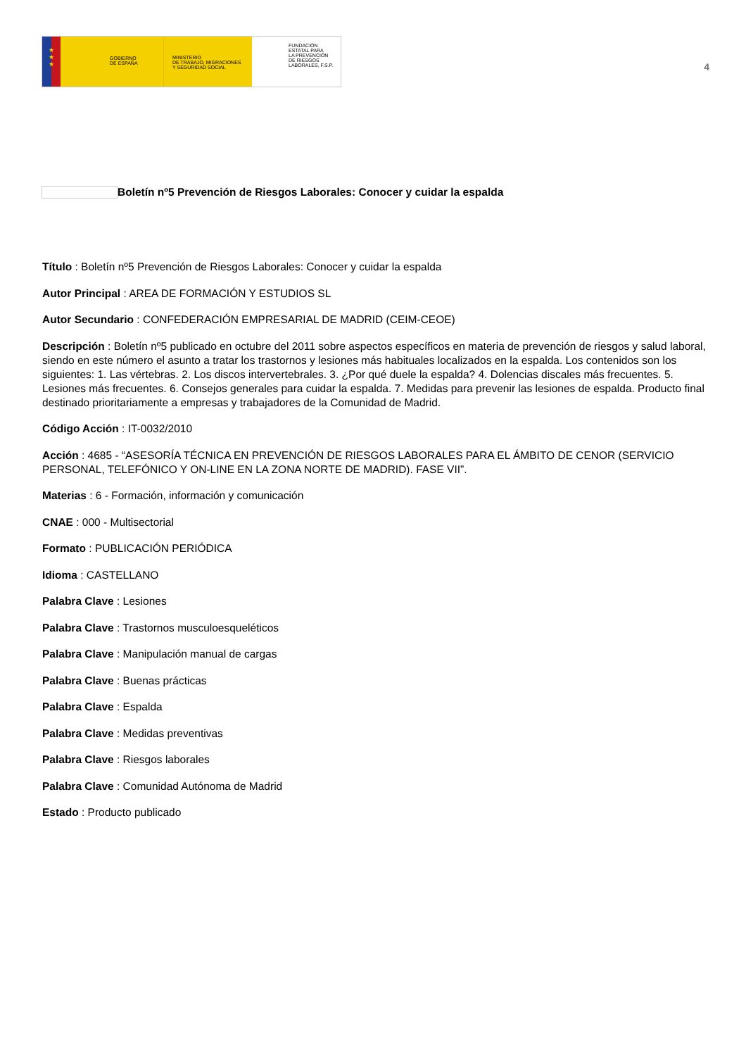★
★
★
GOBIERNO
DE ESPAÑA
MINISTERIO
DE TRABAJO, MIGRACIONES
Y SEGURIDAD SOCIAL
FUNDACIÓN
ESTATAL PARA
LA PREVENCIÓN
DE RIESGOS
LABORALES, F.S.P.
4
Boletín nº5 Prevención de Riesgos Laborales: Conocer y cuidar la espalda
Título : Boletín nº5 Prevención de Riesgos Laborales: Conocer y cuidar la espalda
Autor Principal : AREA DE FORMACIÓN Y ESTUDIOS SL
Autor Secundario : CONFEDERACIÓN EMPRESARIAL DE MADRID (CEIM-CEOE)
Descripción : Boletín nº5 publicado en octubre del 2011 sobre aspectos específicos en materia de prevención de riesgos y salud laboral, siendo en este número el asunto a tratar los trastornos y lesiones más habituales localizados en la espalda. Los contenidos son los siguientes: 1. Las vértebras. 2. Los discos intervertebrales. 3. ¿Por qué duele la espalda? 4. Dolencias discales más frecuentes. 5. Lesiones más frecuentes. 6. Consejos generales para cuidar la espalda. 7. Medidas para prevenir las lesiones de espalda. Producto final destinado prioritariamente a empresas y trabajadores de la Comunidad de Madrid.
Código Acción : IT-0032/2010
Acción : 4685 - “ASESORÍA TÉCNICA EN PREVENCIÓN DE RIESGOS LABORALES PARA EL ÁMBITO DE CENOR (SERVICIO PERSONAL, TELEFÓNICO Y ON-LINE EN LA ZONA NORTE DE MADRID). FASE VII”.
Materias : 6 - Formación, información y comunicación
CNAE : 000 - Multisectorial
Formato : PUBLICACIÓN PERIÓDICA
Idioma : CASTELLANO
Palabra Clave : Lesiones
Palabra Clave : Trastornos musculoesqueléticos
Palabra Clave : Manipulación manual de cargas
Palabra Clave : Buenas prácticas
Palabra Clave : Espalda
Palabra Clave : Medidas preventivas
Palabra Clave : Riesgos laborales
Palabra Clave : Comunidad Autónoma de Madrid
Estado : Producto publicado